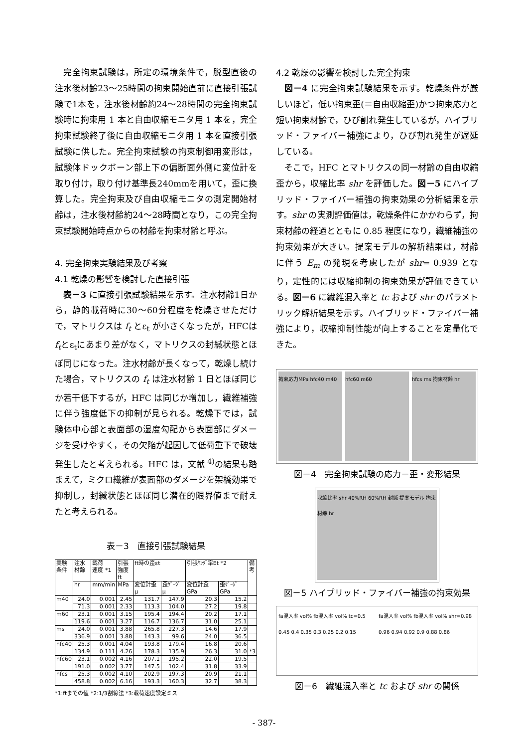完全拘束試験は，所定の環境条件で，脱型直後の注水後材齢23～25時間の拘束開始直前に直接引張試験で1本を，注水後材齢約24～28時間の完全拘束試験時に拘束用 1 本と自由収縮モニタ用 1 本を，完全拘束試験終了後に自由収縮モニタ用 1 本を直接引張試験に供した。完全拘束試験の拘束制御用変形は，試験体ドックボーン部上下の偏断面外側に変位計を取り付け，取り付け基準長240mmを用いて，歪に換算した。完全拘束及び自由収縮モニタの測定開始材齢は，注水後材齢約24～28時間となり，この完全拘束試験開始時点からの材齢を拘束材齢と呼ぶ。
4. 完全拘束実験結果及び考察
4.1 乾燥の影響を検討した直接引張
表－3 に直接引張試験結果を示す。注水材齢1日から，静的載荷時に30～60分程度を乾燥させただけで，マトリクスは f<sub>t</sub> とε<sub>t</sub> が小さくなったが，HFCはf<sub>t</sub>とε<sub>t</sub>にあまり差がなく，マトリクスの封緘状態とほぼ同じになった。注水材齢が長くなって，乾燥し続けた場合，マトリクスの f<sub>t</sub> は注水材齢 1 日とほぼ同じか若干低下するが，HFC は同じか増加し，繊維補強に伴う強度低下の抑制が見られる。乾燥下では，試験体中心部と表面部の湿度勾配から表面部にダメージを受けやすく，その欠陥が起因して低荷重下で破壊発生したと考えられる。HFC は，文献 <sup>4)</sup>の結果も踏まえて，ミクロ繊維が表面部のダメージを架橋効果で抑制し，封緘状態とほぼ同じ潜在的限界値まで耐えたと考えられる。
表－3　直接引張試験結果
| 実験 条件 | 注水 材齢 | 載荷 速度 *1 | 引張 強度ft | ft時の歪εt | | 引張ﾔﾝｸﾞ率Et *2 | | 備 考 |
| --- | --- | --- | --- | --- | --- | --- | --- | --- |
| | hr | mm/min | MPa | 変位計歪 μ | 歪ｹﾞｰｼﾞ μ | 変位計歪 GPa | 歪ｹﾞｰｼﾞ GPa | |
| m40 | 24.0 | 0.001 | 2.45 | 131.7 | 147.9 | 20.3 | 15.2 | |
| | 71.3 | 0.001 | 2.33 | 113.3 | 104.0 | 27.2 | 19.8 | |
| m60 | 23.1 | 0.001 | 3.15 | 195.4 | 194.4 | 20.2 | 17.1 | |
| | 119.6 | 0.001 | 3.27 | 116.7 | 136.7 | 31.0 | 25.1 | |
| ms | 24.0 | 0.001 | 3.88 | 265.8 | 227.3 | 14.6 | 17.9 | |
| | 336.9 | 0.001 | 3.88 | 143.3 | 99.6 | 24.0 | 36.5 | |
| hfc40 | 25.3 | 0.001 | 4.04 | 193.8 | 179.4 | 16.8 | 20.6 | |
| | 134.9 | 0.111 | 4.26 | 178.3 | 135.9 | 26.3 | 31.0 | *3 |
| hfc60 | 23.1 | 0.002 | 4.16 | 207.1 | 195.2 | 22.0 | 19.5 | |
| | 191.0 | 0.002 | 3.77 | 147.5 | 102.4 | 31.8 | 33.9 | |
| hfcs | 25.3 | 0.002 | 4.10 | 202.9 | 197.3 | 20.9 | 21.1 | |
| | 458.8 | 0.002 | 6.16 | 193.3 | 160.3 | 32.7 | 38.3 | |
*1:ftまでの値 *2:1/3割線法 *3:載荷速度設定ミス
4.2 乾燥の影響を検討した完全拘束
図－4 に完全拘束試験結果を示す。乾燥条件が厳しいほど，低い拘束歪(＝自由収縮歪)かつ拘束応力と短い拘束材齢で，ひび割れ発生しているが，ハイブリッド・ファイバー補強により，ひび割れ発生が遅延している。
そこで，HFC とマトリクスの同一材齢の自由収縮歪から，収縮比率 shr を評価した。図－5 にハイブリッド・ファイバー補強の拘束効果の分析結果を示す。shr の実測評価値は，乾燥条件にかかわらず，拘束材齢の経過とともに 0.85 程度になり，繊維補強の拘束効果が大きい。提案モデルの解析結果は，材齢に伴う E<sub>m</sub> の発現を考慮したが shr= 0.939 となり，定性的には収縮抑制の拘束効果が評価できている。図－6 に繊維混入率と tc および shr のパラメトリック解析結果を示す。ハイブリッド・ファイバー補強により，収縮抑制性能が向上することを定量化できた。
拘束応力MPa hfc40 m40 hfc60 m60 hfcs ms 拘束材齢 hr
図－4　完全拘束試験の応力－歪・変形結果
収縮比率 shr 40%RH 60%RH 封緘 提案モデル 拘束材齢 hr
図－5 ハイブリッド・ファイバー補強の拘束効果
fa混入率 vol% fb混入率 vol% tc=0.5 0.45 0.4 0.35 0.3 0.25 0.2 0.15
fa混入率 vol% fb混入率 vol% shr=0.98 0.96 0.94 0.92 0.9 0.88 0.86
図－6　繊維混入率と tc および shr の関係
- 387-